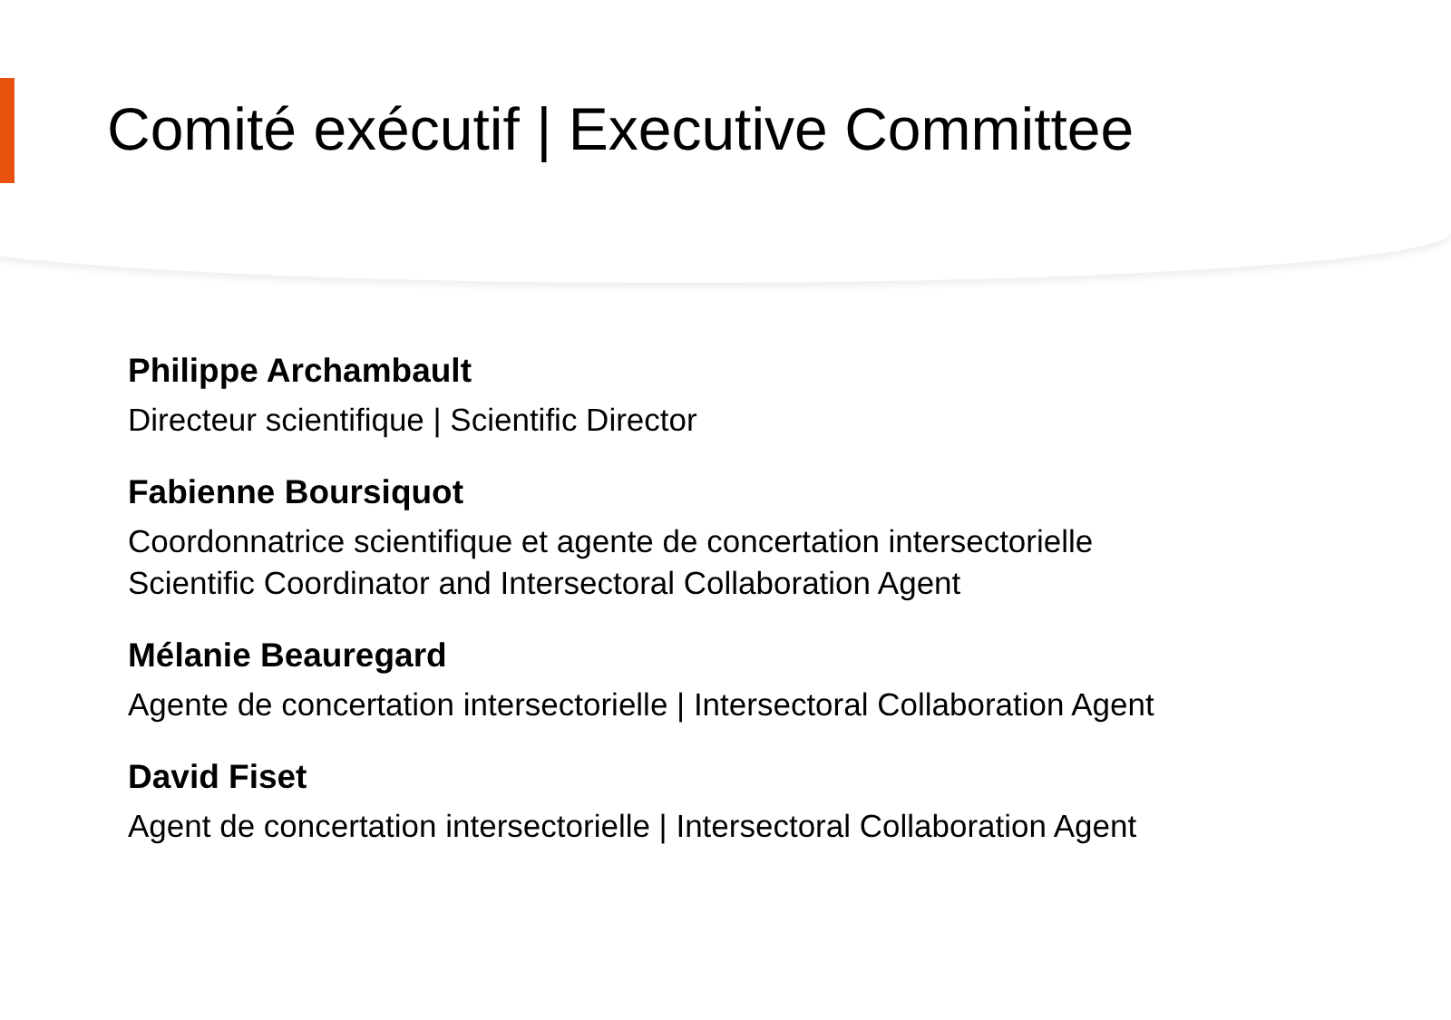Comité exécutif | Executive Committee
Philippe Archambault
Directeur scientifique | Scientific Director
Fabienne Boursiquot
Coordonnatrice scientifique et agente de concertation intersectorielle
Scientific Coordinator and Intersectoral Collaboration Agent
Mélanie Beauregard
Agente de concertation intersectorielle | Intersectoral Collaboration Agent
David Fiset
Agent de concertation intersectorielle | Intersectoral Collaboration Agent